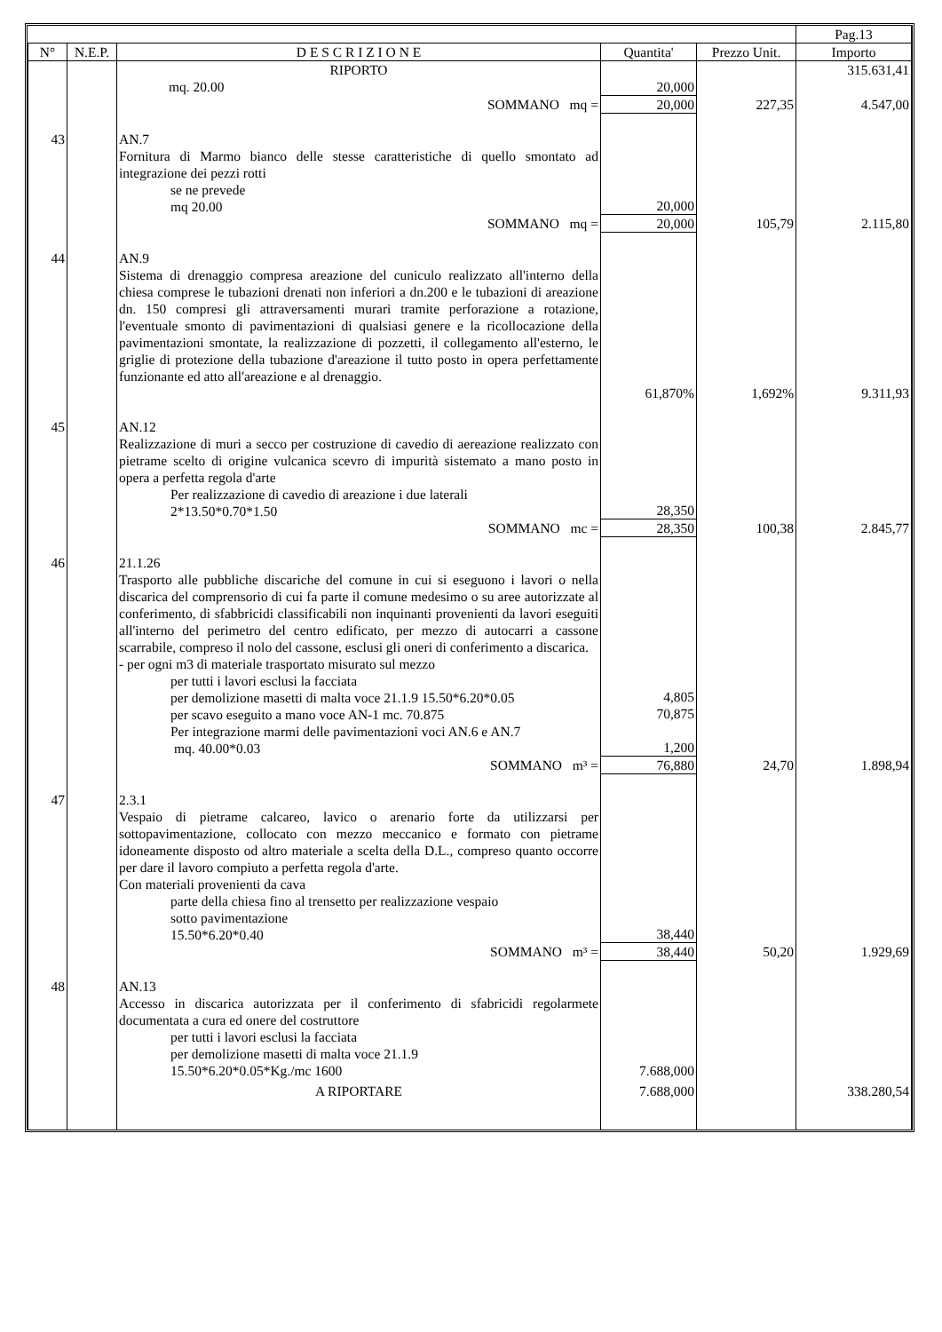| | | | | | Pag.13 |
| N° | N.E.P. | D E S C R I Z I O N E | Quantita' | Prezzo Unit. | Importo |
| | | RIPORTO | | | 315.631,41 |
| | | mq. 20.00 | 20,000 | | |
| | | SOMMANO mq = | 20,000 | 227,35 | 4.547,00 |
| 43 | | AN.7 Fornitura di Marmo bianco delle stesse caratteristiche di quello smontato ad integrazione dei pezzi rotti se ne prevede mq 20.00 | 20,000 | | |
| | | SOMMANO mq = | 20,000 | 105,79 | 2.115,80 |
| 44 | | AN.9 Sistema di drenaggio compresa areazione del cuniculo realizzato all'interno della chiesa comprese le tubazioni drenati non inferiori a dn.200 e le tubazioni di areazione dn. 150 compresi gli attraversamenti murari tramite perforazione a rotazione, l'eventuale smonto di pavimentazioni di qualsiasi genere e la ricollocazione della pavimentazioni smontate, la realizzazione di pozzetti, il collegamento all'esterno, le griglie di protezione della tubazione d'areazione il tutto posto in opera perfettamente funzionante ed atto all'areazione e al drenaggio. | | | |
| | | | 61,870% | 1,692% | 9.311,93 |
| 45 | | AN.12 Realizzazione di muri a secco per costruzione di cavedio di aereazione realizzato con pietrame scelto di origine vulcanica scevro di impurità sistemato a mano posto in opera a perfetta regola d'arte Per realizzazione di cavedio di areazione i due laterali 2*13.50*0.70*1.50 | 28,350 | | |
| | | SOMMANO mc = | 28,350 | 100,38 | 2.845,77 |
| 46 | | 21.1.26 Trasporto alle pubbliche discariche del comune in cui si eseguono i lavori o nella discarica del comprensorio di cui fa parte il comune medesimo o su aree autorizzate al conferimento, di sfabbricidi classificabili non inquinanti provenienti da lavori eseguiti all'interno del perimetro del centro edificato, per mezzo di autocarri a cassone scarrabile, compreso il nolo del cassone, esclusi gli oneri di conferimento a discarica. - per ogni m3 di materiale trasportato misurato sul mezzo per tutti i lavori esclusi la facciata per demolizione masetti di malta voce 21.1.9 15.50*6.20*0.05 per scavo eseguito a mano voce AN-1 mc. 70.875 Per integrazione marmi delle pavimentazioni voci AN.6 e AN.7 mq. 40.00*0.03 | 4,805 70,875 1,200 | | |
| | | SOMMANO m³ = | 76,880 | 24,70 | 1.898,94 |
| 47 | | 2.3.1 Vespaio di pietrame calcareo, lavico o arenario forte da utilizzarsi per sottopavimentazione, collocato con mezzo meccanico e formato con pietrame idoneamente disposto od altro materiale a scelta della D.L., compreso quanto occorre per dare il lavoro compiuto a perfetta regola d'arte. Con materiali provenienti da cava parte della chiesa fino al trensetto per realizzazione vespaio sotto pavimentazione 15.50*6.20*0.40 | 38,440 | | |
| | | SOMMANO m³ = | 38,440 | 50,20 | 1.929,69 |
| 48 | | AN.13 Accesso in discarica autorizzata per il conferimento di sfabricidi regolarmete documentata a cura ed onere del costruttore per tutti i lavori esclusi la facciata per demolizione masetti di malta voce 21.1.9 15.50*6.20*0.05*Kg./mc 1600 | 7.688,000 | | |
| | | A RIPORTARE | 7.688,000 | | 338.280,54 |